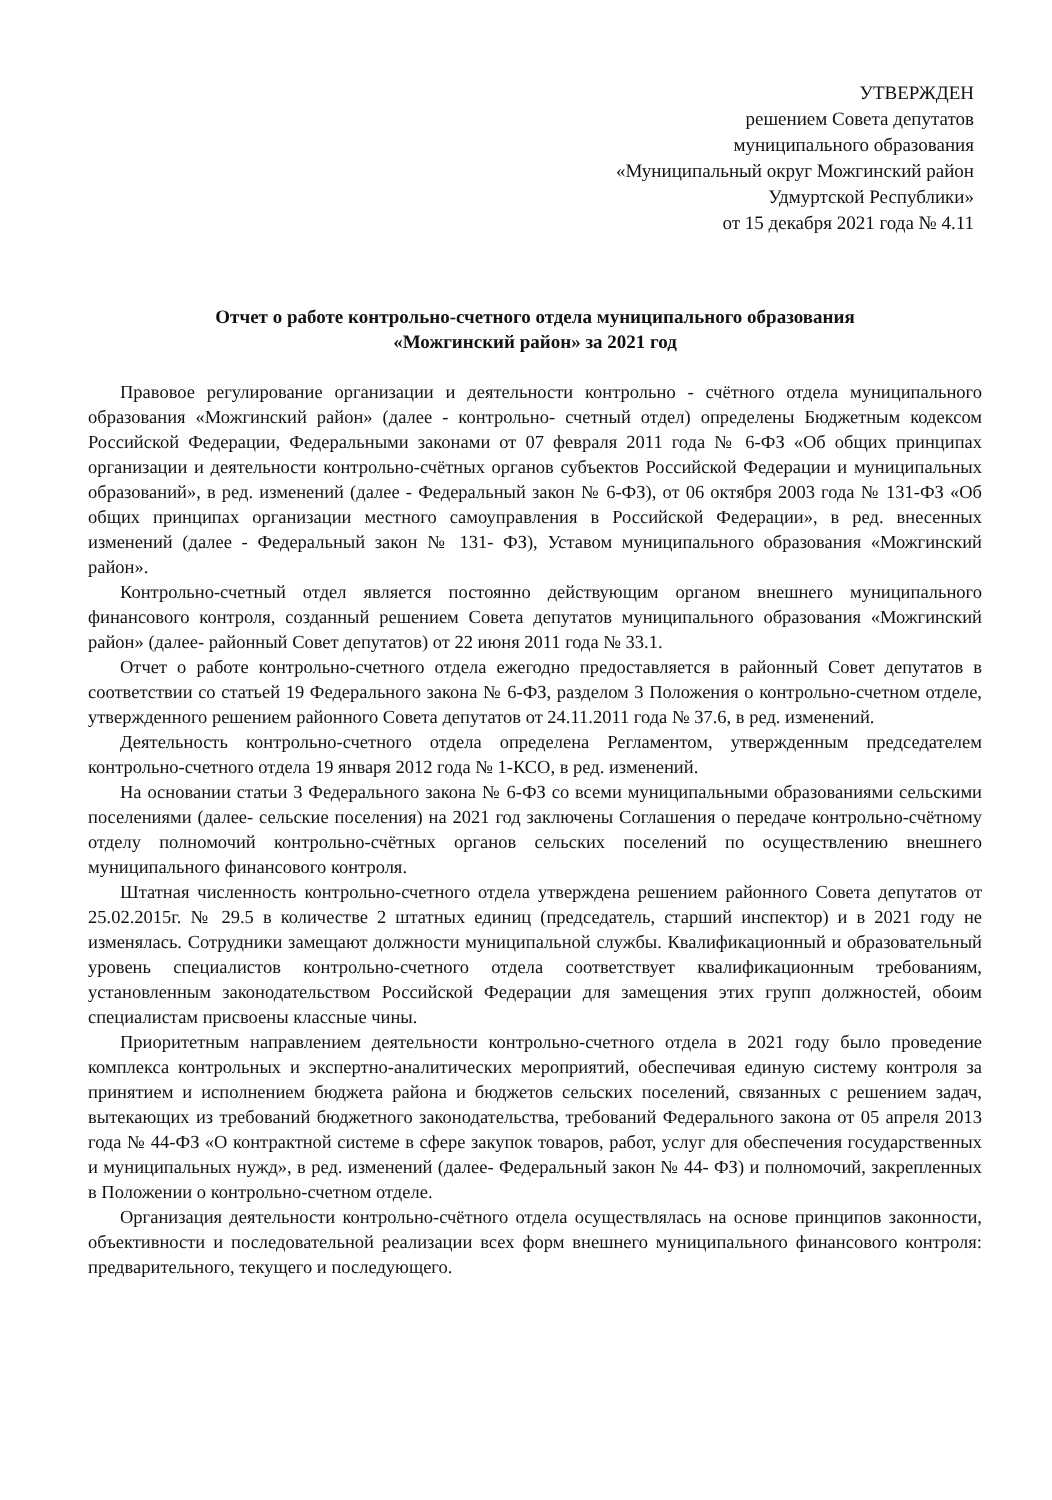УТВЕРЖДЕН
решением Совета депутатов
муниципального образования
«Муниципальный округ Можгинский район
Удмуртской Республики»
от 15 декабря 2021 года № 4.11
Отчет о работе контрольно-счетного отдела муниципального образования
«Можгинский район» за 2021 год
Правовое регулирование организации и деятельности контрольно - счётного отдела муниципального образования «Можгинский район» (далее - контрольно- счетный отдел) определены Бюджетным кодексом Российской Федерации, Федеральными законами от 07 февраля 2011 года № 6-ФЗ «Об общих принципах организации и деятельности контрольно-счётных органов субъектов Российской Федерации и муниципальных образований», в ред. изменений (далее - Федеральный закон № 6-ФЗ), от 06 октября 2003 года № 131-ФЗ «Об общих принципах организации местного самоуправления в Российской Федерации», в ред. внесенных изменений (далее - Федеральный закон № 131- ФЗ), Уставом муниципального образования «Можгинский район».
Контрольно-счетный отдел является постоянно действующим органом внешнего муниципального финансового контроля, созданный решением Совета депутатов муниципального образования «Можгинский район» (далее- районный Совет депутатов) от 22 июня 2011 года № 33.1.
Отчет о работе контрольно-счетного отдела ежегодно предоставляется в районный Совет депутатов в соответствии со статьей 19 Федерального закона № 6-ФЗ, разделом 3 Положения о контрольно-счетном отделе, утвержденного решением районного Совета депутатов от 24.11.2011 года № 37.6, в ред. изменений.
Деятельность контрольно-счетного отдела определена Регламентом, утвержденным председателем контрольно-счетного отдела 19 января 2012 года № 1-КСО, в ред. изменений.
На основании статьи 3 Федерального закона № 6-ФЗ со всеми муниципальными образованиями сельскими поселениями (далее- сельские поселения) на 2021 год заключены Соглашения о передаче контрольно-счётному отделу полномочий контрольно-счётных органов сельских поселений по осуществлению внешнего муниципального финансового контроля.
Штатная численность контрольно-счетного отдела утверждена решением районного Совета депутатов от 25.02.2015г. № 29.5 в количестве 2 штатных единиц (председатель, старший инспектор) и в 2021 году не изменялась. Сотрудники замещают должности муниципальной службы. Квалификационный и образовательный уровень специалистов контрольно-счетного отдела соответствует квалификационным требованиям, установленным законодательством Российской Федерации для замещения этих групп должностей, обоим специалистам присвоены классные чины.
Приоритетным направлением деятельности контрольно-счетного отдела в 2021 году было проведение комплекса контрольных и экспертно-аналитических мероприятий, обеспечивая единую систему контроля за принятием и исполнением бюджета района и бюджетов сельских поселений, связанных с решением задач, вытекающих из требований бюджетного законодательства, требований Федерального закона от 05 апреля 2013 года № 44-ФЗ «О контрактной системе в сфере закупок товаров, работ, услуг для обеспечения государственных и муниципальных нужд», в ред. изменений (далее- Федеральный закон № 44- ФЗ) и полномочий, закрепленных в Положении о контрольно-счетном отделе.
Организация деятельности контрольно-счётного отдела осуществлялась на основе принципов законности, объективности и последовательной реализации всех форм внешнего муниципального финансового контроля: предварительного, текущего и последующего.